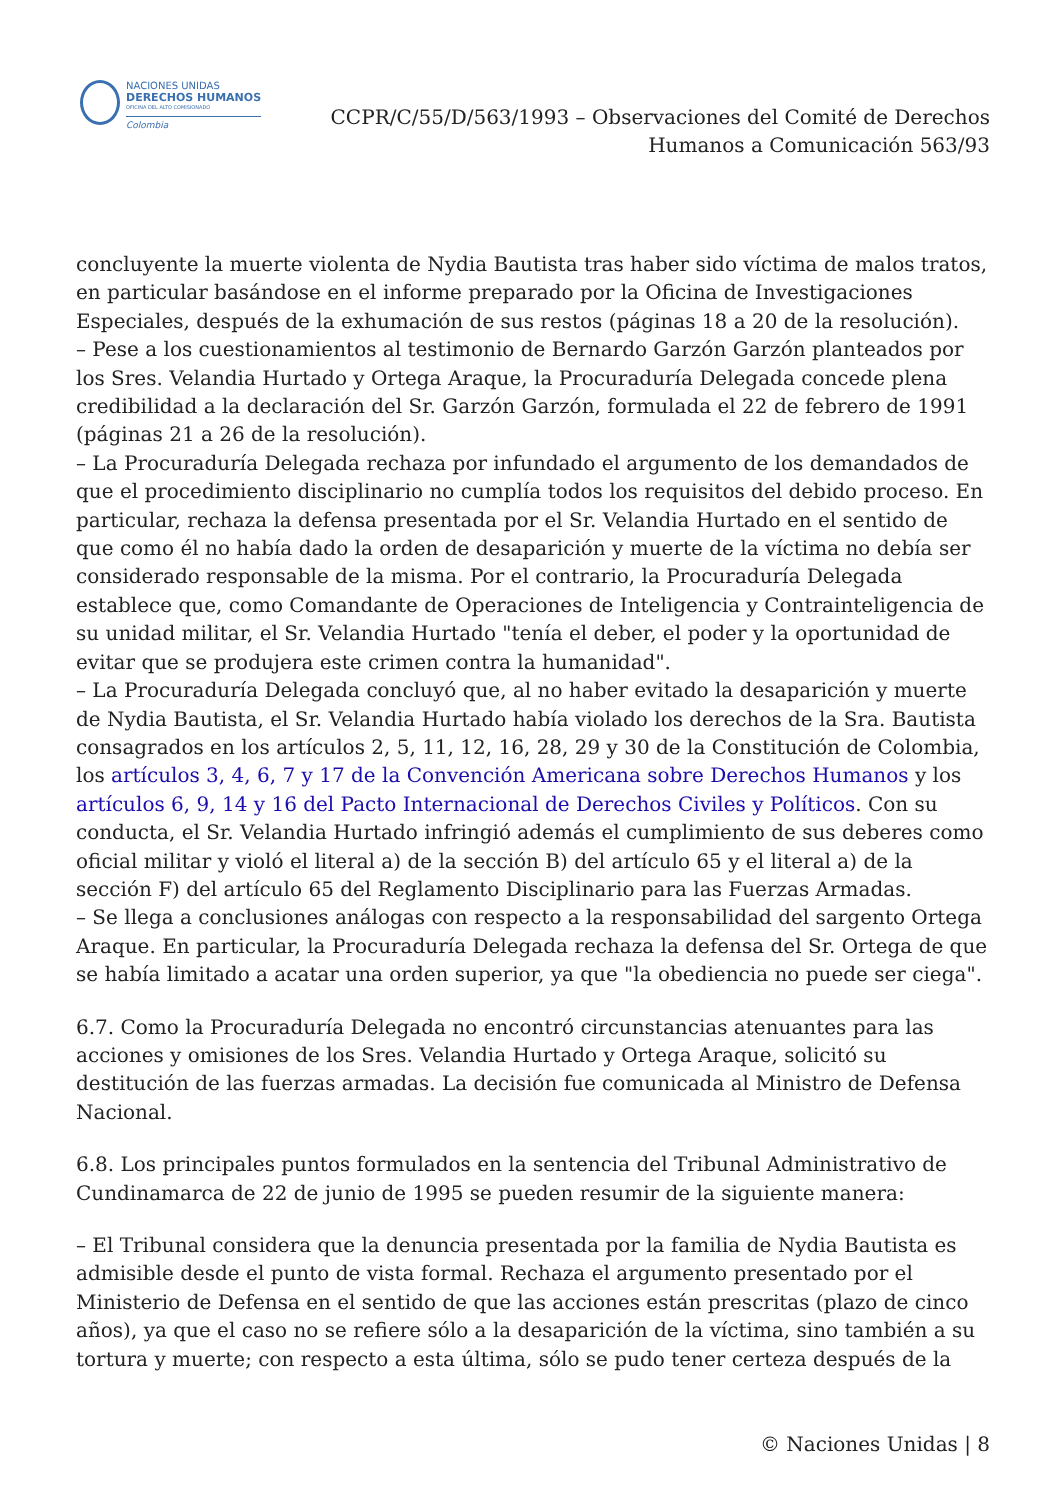NACIONES UNIDAS
DERECHOS HUMANOS
OFICINA DEL ALTO COMISIONADO
Colombia
CCPR/C/55/D/563/1993 – Observaciones del Comité de Derechos
Humanos a Comunicación 563/93
concluyente la muerte violenta de Nydia Bautista tras haber sido víctima de malos tratos, en particular basándose en el informe preparado por la Oficina de Investigaciones Especiales, después de la exhumación de sus restos (páginas 18 a 20 de la resolución).
– Pese a los cuestionamientos al testimonio de Bernardo Garzón Garzón planteados por los Sres. Velandia Hurtado y Ortega Araque, la Procuraduría Delegada concede plena credibilidad a la declaración del Sr. Garzón Garzón, formulada el 22 de febrero de 1991 (páginas 21 a 26 de la resolución).
– La Procuraduría Delegada rechaza por infundado el argumento de los demandados de que el procedimiento disciplinario no cumplía todos los requisitos del debido proceso. En particular, rechaza la defensa presentada por el Sr. Velandia Hurtado en el sentido de que como él no había dado la orden de desaparición y muerte de la víctima no debía ser considerado responsable de la misma. Por el contrario, la Procuraduría Delegada establece que, como Comandante de Operaciones de Inteligencia y Contrainteligencia de su unidad militar, el Sr. Velandia Hurtado "tenía el deber, el poder y la oportunidad de evitar que se produjera este crimen contra la humanidad".
– La Procuraduría Delegada concluyó que, al no haber evitado la desaparición y muerte de Nydia Bautista, el Sr. Velandia Hurtado había violado los derechos de la Sra. Bautista consagrados en los artículos 2, 5, 11, 12, 16, 28, 29 y 30 de la Constitución de Colombia, los artículos 3, 4, 6, 7 y 17 de la Convención Americana sobre Derechos Humanos y los artículos 6, 9, 14 y 16 del Pacto Internacional de Derechos Civiles y Políticos. Con su conducta, el Sr. Velandia Hurtado infringió además el cumplimiento de sus deberes como oficial militar y violó el literal a) de la sección B) del artículo 65 y el literal a) de la sección F) del artículo 65 del Reglamento Disciplinario para las Fuerzas Armadas.
– Se llega a conclusiones análogas con respecto a la responsabilidad del sargento Ortega Araque. En particular, la Procuraduría Delegada rechaza la defensa del Sr. Ortega de que se había limitado a acatar una orden superior, ya que "la obediencia no puede ser ciega".
6.7. Como la Procuraduría Delegada no encontró circunstancias atenuantes para las acciones y omisiones de los Sres. Velandia Hurtado y Ortega Araque, solicitó su destitución de las fuerzas armadas. La decisión fue comunicada al Ministro de Defensa Nacional.
6.8. Los principales puntos formulados en la sentencia del Tribunal Administrativo de Cundinamarca de 22 de junio de 1995 se pueden resumir de la siguiente manera:
– El Tribunal considera que la denuncia presentada por la familia de Nydia Bautista es admisible desde el punto de vista formal. Rechaza el argumento presentado por el Ministerio de Defensa en el sentido de que las acciones están prescritas (plazo de cinco años), ya que el caso no se refiere sólo a la desaparición de la víctima, sino también a su tortura y muerte; con respecto a esta última, sólo se pudo tener certeza después de la
© Naciones Unidas | 8